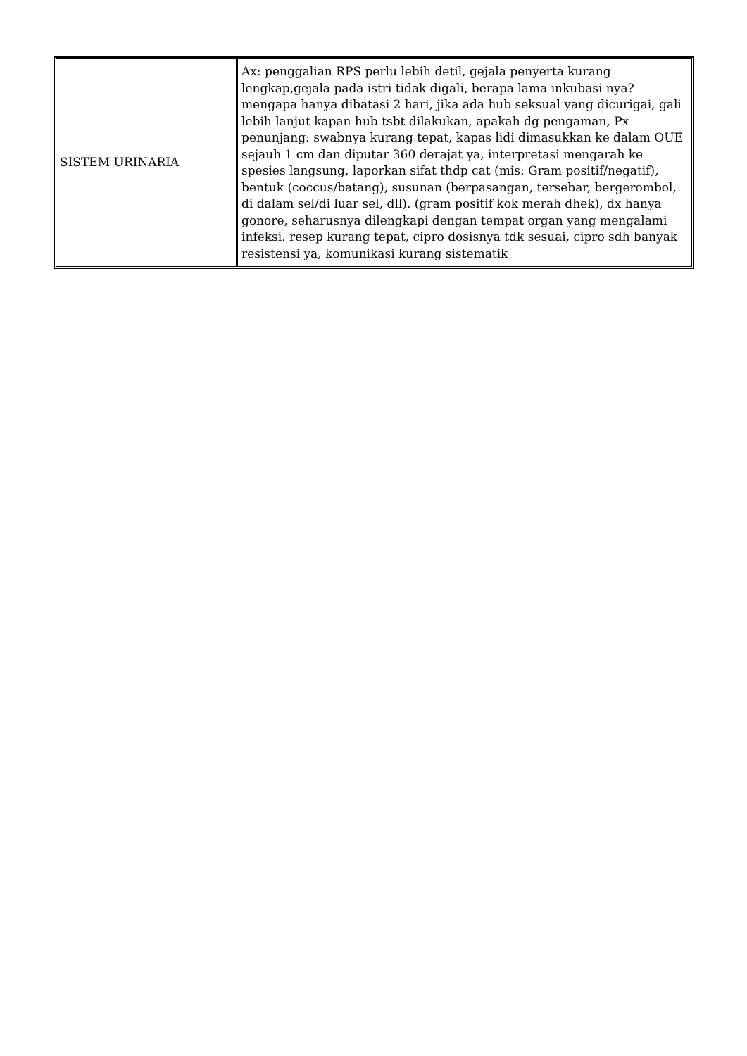| SISTEM URINARIA | Ax: penggalian RPS perlu lebih detil, gejala penyerta kurang lengkap,gejala pada istri tidak digali, berapa lama inkubasi nya? mengapa hanya dibatasi 2 hari, jika ada hub seksual yang dicurigai, gali lebih lanjut kapan hub tsbt dilakukan, apakah dg pengaman, Px penunjang: swabnya kurang tepat, kapas lidi dimasukkan ke dalam OUE sejauh 1 cm dan diputar 360 derajat ya, interpretasi mengarah ke spesies langsung, laporkan sifat thdp cat (mis: Gram positif/negatif), bentuk (coccus/batang), susunan (berpasangan, tersebar, bergerombol, di dalam sel/di luar sel, dll). (gram positif kok merah dhek), dx hanya gonore, seharusnya dilengkapi dengan tempat organ yang mengalami infeksi. resep kurang tepat, cipro dosisnya tdk sesuai, cipro sdh banyak resistensi ya, komunikasi kurang sistematik |